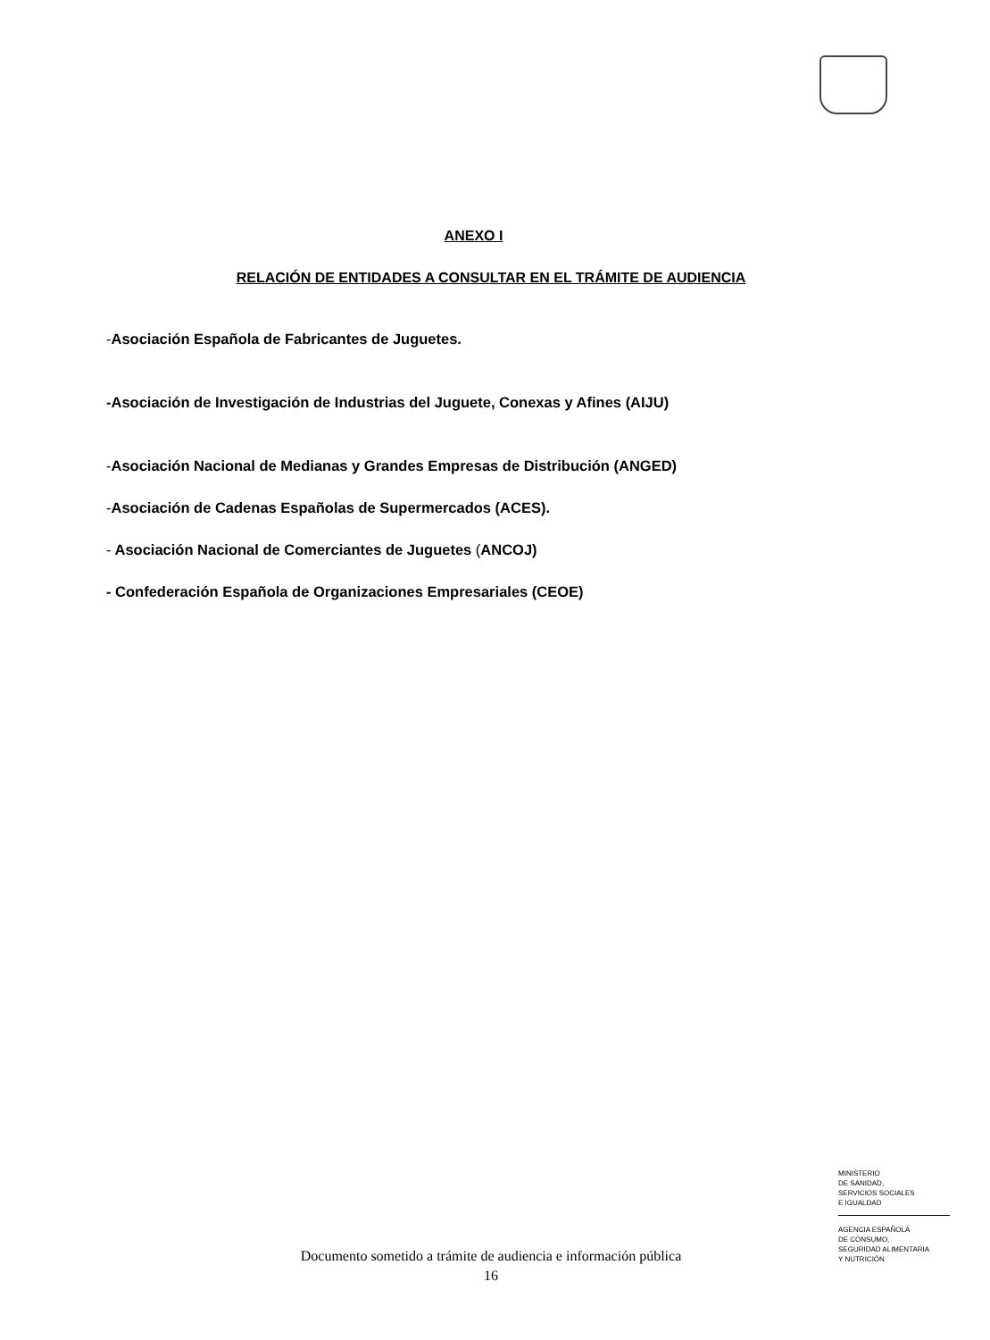ANEXO I
RELACIÓN DE ENTIDADES A CONSULTAR EN EL TRÁMITE DE AUDIENCIA
-Asociación Española de Fabricantes de Juguetes.
-Asociación de Investigación de Industrias del Juguete, Conexas y Afines (AIJU)
-Asociación Nacional de Medianas y Grandes Empresas de Distribución (ANGED)
-Asociación de Cadenas Españolas de Supermercados (ACES).
- Asociación Nacional de Comerciantes de Juguetes (ANCOJ)
- Confederación Española de Organizaciones Empresariales (CEOE)
MINISTERIO
DE SANIDAD,
SERVICIOS SOCIALES
E IGUALDAD
AGENCIA ESPAÑOLA
DE CONSUMO,
SEGURIDAD ALIMENTARIA
Y NUTRICIÓN
Documento sometido a trámite de audiencia e información pública
16